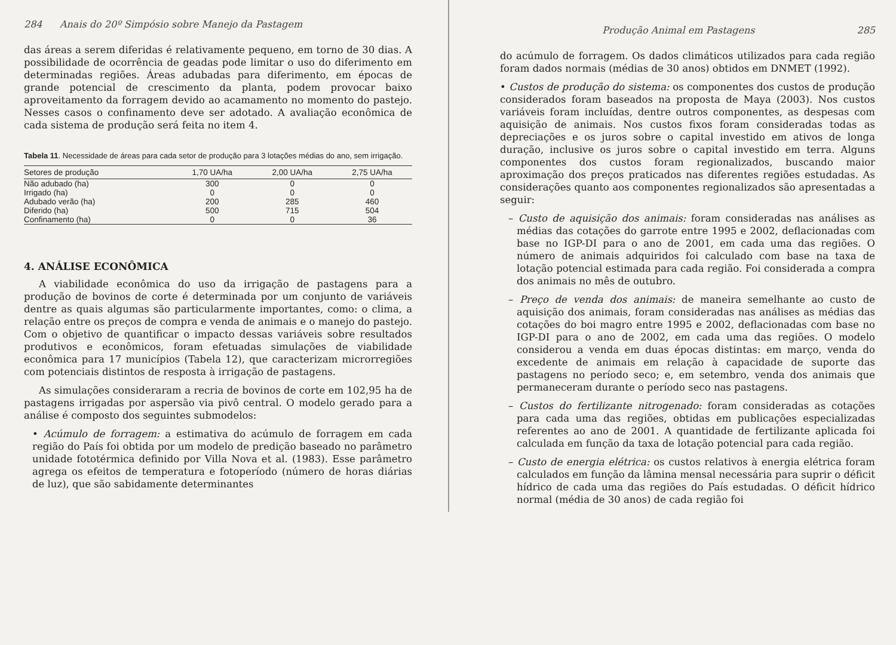284 Anais do 20º Simpósio sobre Manejo da Pastagem
das áreas a serem diferidas é relativamente pequeno, em torno de 30 dias. A possibilidade de ocorrência de geadas pode limitar o uso do diferimento em determinadas regiões. Áreas adubadas para diferimento, em épocas de grande potencial de crescimento da planta, podem provocar baixo aproveitamento da forragem devido ao acamamento no momento do pastejo. Nesses casos o confinamento deve ser adotado. A avaliação econômica de cada sistema de produção será feita no item 4.
Tabela 11. Necessidade de áreas para cada setor de produção para 3 lotações médias do ano, sem irrigação.
| Setores de produção | 1,70 UA/ha | 2,00 UA/ha | 2,75 UA/ha |
| --- | --- | --- | --- |
| Não adubado (ha) | 300 | 0 | 0 |
| Irrigado (ha) | 0 | 0 | 0 |
| Adubado verão (ha) | 200 | 285 | 460 |
| Diferido (ha) | 500 | 715 | 504 |
| Confinamento (ha) | 0 | 0 | 36 |
4. ANÁLISE ECONÔMICA
A viabilidade econômica do uso da irrigação de pastagens para a produção de bovinos de corte é determinada por um conjunto de variáveis dentre as quais algumas são particularmente importantes, como: o clima, a relação entre os preços de compra e venda de animais e o manejo do pastejo. Com o objetivo de quantificar o impacto dessas variáveis sobre resultados produtivos e econômicos, foram efetuadas simulações de viabilidade econômica para 17 municípios (Tabela 12), que caracterizam microrregiões com potenciais distintos de resposta à irrigação de pastagens.
As simulações consideraram a recria de bovinos de corte em 102,95 ha de pastagens irrigadas por aspersão via pivô central. O modelo gerado para a análise é composto dos seguintes submodelos:
• Acúmulo de forragem: a estimativa do acúmulo de forragem em cada região do País foi obtida por um modelo de predição baseado no parâmetro unidade fototérmica definido por Villa Nova et al. (1983). Esse parâmetro agrega os efeitos de temperatura e fotoperíodo (número de horas diárias de luz), que são sabidamente determinantes
Produção Animal em Pastagens 285
do acúmulo de forragem. Os dados climáticos utilizados para cada região foram dados normais (médias de 30 anos) obtidos em DNMET (1992).
• Custos de produção do sistema: os componentes dos custos de produção considerados foram baseados na proposta de Maya (2003). Nos custos variáveis foram incluídas, dentre outros componentes, as despesas com aquisição de animais. Nos custos fixos foram consideradas todas as depreciações e os juros sobre o capital investido em ativos de longa duração, inclusive os juros sobre o capital investido em terra. Alguns componentes dos custos foram regionalizados, buscando maior aproximação dos preços praticados nas diferentes regiões estudadas. As considerações quanto aos componentes regionalizados são apresentadas a seguir:
– Custo de aquisição dos animais: foram consideradas nas análises as médias das cotações do garrote entre 1995 e 2002, deflacionadas com base no IGP-DI para o ano de 2001, em cada uma das regiões. O número de animais adquiridos foi calculado com base na taxa de lotação potencial estimada para cada região. Foi considerada a compra dos animais no mês de outubro.
– Preço de venda dos animais: de maneira semelhante ao custo de aquisição dos animais, foram consideradas nas análises as médias das cotações do boi magro entre 1995 e 2002, deflacionadas com base no IGP-DI para o ano de 2002, em cada uma das regiões. O modelo considerou a venda em duas épocas distintas: em março, venda do excedente de animais em relação à capacidade de suporte das pastagens no período seco; e, em setembro, venda dos animais que permaneceram durante o período seco nas pastagens.
– Custos do fertilizante nitrogenado: foram consideradas as cotações para cada uma das regiões, obtidas em publicações especializadas referentes ao ano de 2001. A quantidade de fertilizante aplicada foi calculada em função da taxa de lotação potencial para cada região.
– Custo de energia elétrica: os custos relativos à energia elétrica foram calculados em função da lâmina mensal necessária para suprir o déficit hídrico de cada uma das regiões do País estudadas. O déficit hídrico normal (média de 30 anos) de cada região foi